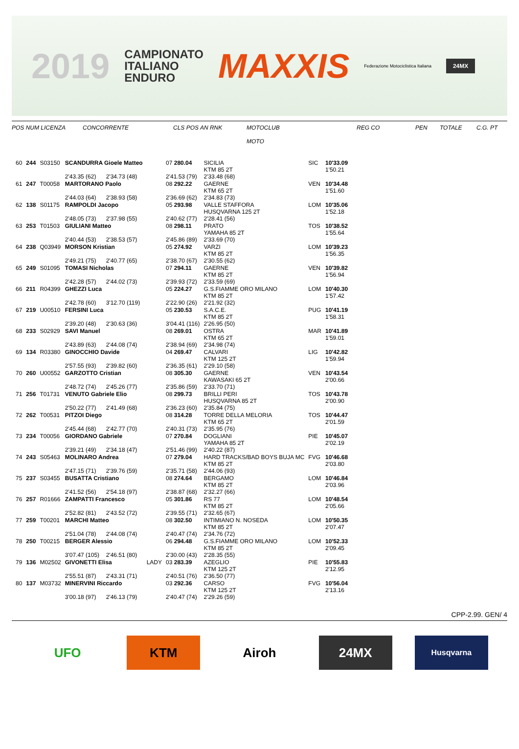2019
CAMPIONATO
ITALIANO
ENDURO
MAXXIS
Federazione Motociclistica Italiana
24MX
POS NUM LICENZA CONCORRENTE CLS POS AN RNK MOTOCLUB
MOTO REG CO PEN TOTALE C.G. PT
| 60 | 244 | S03150 | SCANDURRA Gioele Matteo | | | 07 280.04 | SICILIA KTM 85 2T | SIC | 10'33.09 1'50.21 |
| | | | 2'43.35 (62) | 2'34.73 (48) | | 2'41.53 (79) | 2'33.48 (68) | | |
| 61 | 247 | T00058 | MARTORANO Paolo | | | 08 292.22 | GAERNE KTM 65 2T | VEN | 10'34.48 1'51.60 |
| | | | 2'44.03 (64) | 2'38.93 (58) | | 2'36.69 (62) | 2'34.83 (73) | | |
| 62 | 138 | S01175 | RAMPOLDI Jacopo | | | 05 293.98 | VALLE STAFFORA HUSQVARNA 125 2T | LOM | 10'35.06 1'52.18 |
| | | | 2'48.05 (73) | 2'37.98 (55) | | 2'40.62 (77) | 2'28.41 (56) | | |
| 63 | 253 | T01503 | GIULIANI Matteo | | | 08 298.11 | PRATO YAMAHA 85 2T | TOS | 10'38.52 1'55.64 |
| | | | 2'40.44 (53) | 2'38.53 (57) | | 2'45.86 (89) | 2'33.69 (70) | | |
| 64 | 238 | Q03949 | MORSON Kristian | | | 05 274.92 | VARZI KTM 85 2T | LOM | 10'39.23 1'56.35 |
| | | | 2'49.21 (75) | 2'40.77 (65) | | 2'38.70 (67) | 2'30.55 (62) | | |
| 65 | 249 | S01095 | TOMASI Nicholas | | | 07 294.11 | GAERNE KTM 85 2T | VEN | 10'39.82 1'56.94 |
| | | | 2'42.28 (57) | 2'44.02 (73) | | 2'39.93 (72) | 2'33.59 (69) | | |
| 66 | 211 | R04399 | GHEZZI Luca | | | 05 224.27 | G.S.FIAMME ORO MILANO KTM 85 2T | LOM | 10'40.30 1'57.42 |
| | | | 2'42.78 (60) | 3'12.70 (119) | | 2'22.90 (26) | 2'21.92 (32) | | |
| 67 | 219 | U00510 | FERSINI Luca | | | 05 230.53 | S.A.C.E. KTM 85 2T | PUG | 10'41.19 1'58.31 |
| | | | 2'39.20 (48) | 2'30.63 (36) | | 3'04.41 (116) | 2'26.95 (50) | | |
| 68 | 233 | S02929 | SAVI Manuel | | | 08 269.01 | OSTRA KTM 65 2T | MAR | 10'41.89 1'59.01 |
| | | | 2'43.89 (63) | 2'44.08 (74) | | 2'38.94 (69) | 2'34.98 (74) | | |
| 69 | 134 | R03380 | GINOCCHIO Davide | | | 04 269.47 | CALVARI KTM 125 2T | LIG | 10'42.82 1'59.94 |
| | | | 2'57.55 (93) | 2'39.82 (60) | | 2'36.35 (61) | 2'29.10 (58) | | |
| 70 | 260 | U00552 | GARZOTTO Cristian | | | 08 305.30 | GAERNE KAWASAKI 65 2T | VEN | 10'43.54 2'00.66 |
| | | | 2'48.72 (74) | 2'45.26 (77) | | 2'35.86 (59) | 2'33.70 (71) | | |
| 71 | 256 | T01731 | VENUTO Gabriele Elio | | | 08 299.73 | BRILLI PERI HUSQVARNA 85 2T | TOS | 10'43.78 2'00.90 |
| | | | 2'50.22 (77) | 2'41.49 (68) | | 2'36.23 (60) | 2'35.84 (75) | | |
| 72 | 262 | T00531 | PITZOI Diego | | | 08 314.28 | TORRE DELLA MELORIA KTM 65 2T | TOS | 10'44.47 2'01.59 |
| | | | 2'45.44 (68) | 2'42.77 (70) | | 2'40.31 (73) | 2'35.95 (76) | | |
| 73 | 234 | T00056 | GIORDANO Gabriele | | | 07 270.84 | DOGLIANI YAMAHA 85 2T | PIE | 10'45.07 2'02.19 |
| | | | 2'39.21 (49) | 2'34.18 (47) | | 2'51.46 (99) | 2'40.22 (87) | | |
| 74 | 243 | S05463 | MOLINARO Andrea | | | 07 279.04 | HARD TRACKS/BAD BOYS BUJA MC KTM 85 2T | FVG | 10'46.68 2'03.80 |
| | | | 2'47.15 (71) | 2'39.76 (59) | | 2'35.71 (58) | 2'44.06 (93) | | |
| 75 | 237 | S03455 | BUSATTA Cristiano | | | 08 274.64 | BERGAMO KTM 85 2T | LOM | 10'46.84 2'03.96 |
| | | | 2'41.52 (56) | 2'54.18 (97) | | 2'38.87 (68) | 2'32.27 (66) | | |
| 76 | 257 | R01666 | ZAMPATTI Francesco | | | 05 301.86 | RS 77 KTM 85 2T | LOM | 10'48.54 2'05.66 |
| | | | 2'52.82 (81) | 2'43.52 (72) | | 2'39.55 (71) | 2'32.65 (67) | | |
| 77 | 259 | T00201 | MARCHI Matteo | | | 08 302.50 | INTIMIANO N. NOSEDA KTM 85 2T | LOM | 10'50.35 2'07.47 |
| | | | 2'51.04 (78) | 2'44.08 (74) | | 2'40.47 (74) | 2'34.76 (72) | | |
| 78 | 250 | T00215 | BERGER Alessio | | | 06 294.48 | G.S.FIAMME ORO MILANO KTM 85 2T | LOM | 10'52.33 2'09.45 |
| | | | 3'07.47 (105) | 2'46.51 (80) | | 2'30.00 (43) | 2'28.35 (55) | | |
| 79 | 136 | M02502 | GIVONETTI Elisa | | LADY | 03 283.39 | AZEGLIO KTM 125 2T | PIE | 10'55.83 2'12.95 |
| | | | 2'55.51 (87) | 2'43.31 (71) | | 2'40.51 (76) | 2'36.50 (77) | | |
| 80 | 137 | M03732 | MINERVINI Riccardo | | | 03 292.36 | CARSO KTM 125 2T | FVG | 10'56.04 2'13.16 |
| | | | 3'00.18 (97) | 2'46.13 (79) | | 2'40.47 (74) | 2'29.26 (59) | | |
CPP-2.99. GEN/ 4
UFO KTM Airoh 24MX
Husqvarna